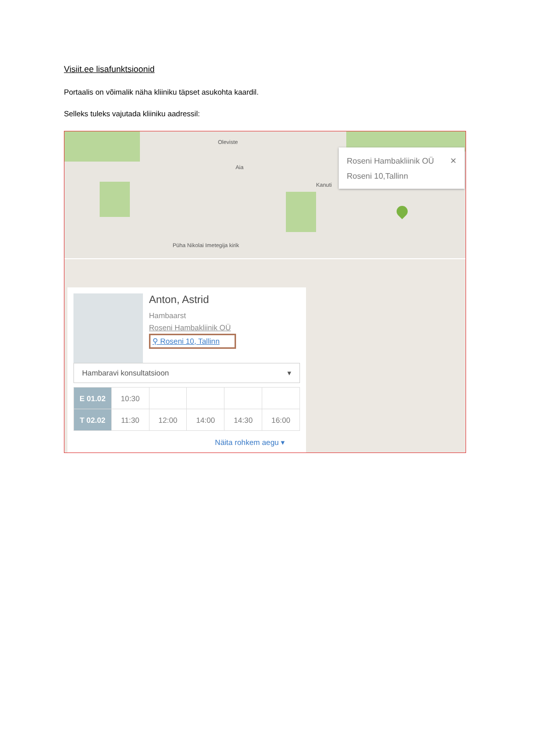Visiit.ee lisafunktsioonid
Portaalis on võimalik näha kliiniku täpset asukohta kaardil.
Selleks tuleks vajutada kliiniku aadressil:
Oleviste
Aia
Kanuti
Püha Nikolai Imetegija kirik
Roseni Hambakliinik OÜ ✕
Roseni 10,Tallinn
Anton, Astrid
Hambaarst
Roseni Hambakliinik OÜ
⚲ Roseni 10, Tallinn
Hambaravi konsultatsioon ▾
| E 01.02 | 10:30 | | | | |
| T 02.02 | 11:30 | 12:00 | 14:00 | 14:30 | 16:00 |
Näita rohkem aegu ▾